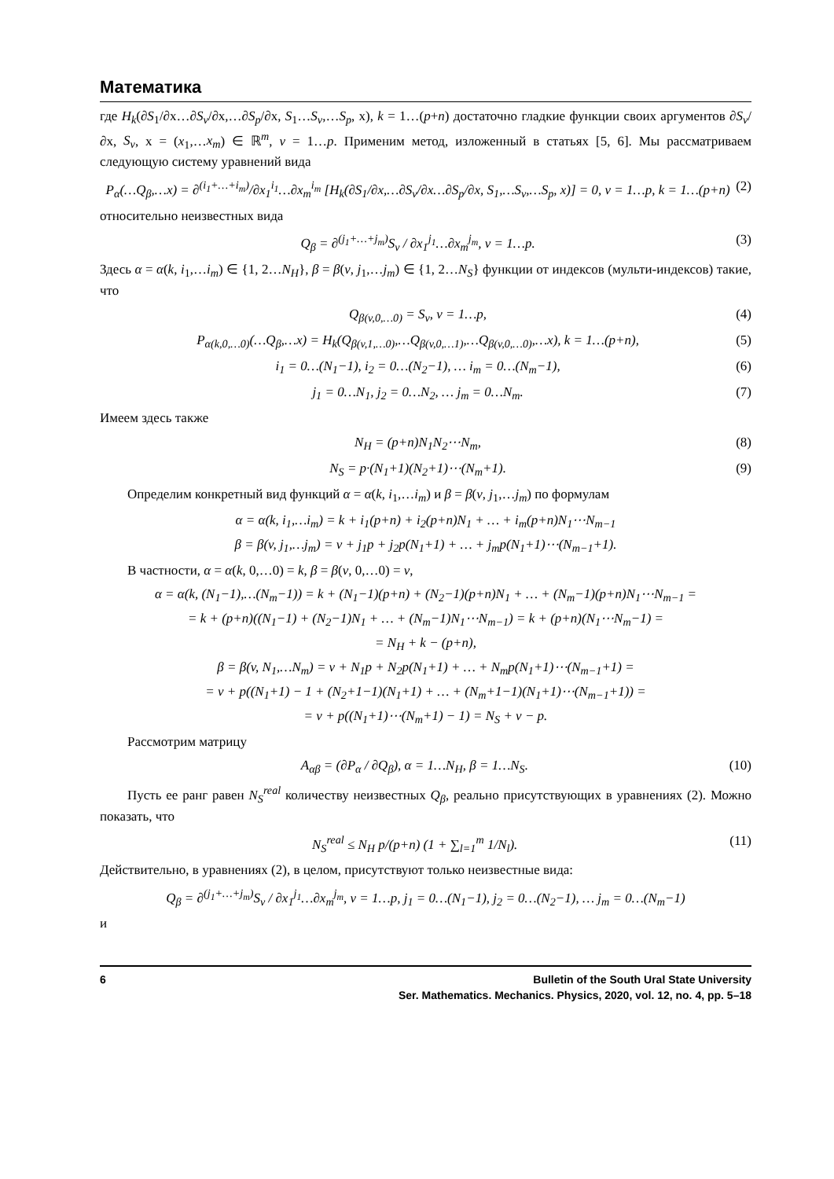Математика
где H<sub>k</sub>(∂S<sub>1</sub>/∂x…∂S<sub>v</sub>/∂x,…∂S<sub>p</sub>/∂x, S<sub>1</sub>…S<sub>v</sub>,…S<sub>p</sub>, x), k = 1…(p+n) достаточно гладкие функции своих аргументов ∂S<sub>v</sub>/∂x, S<sub>v</sub>, x = (x<sub>1</sub>,…x<sub>m</sub>) ∈ ℝ<sup>m</sup>, v = 1…p. Применим метод, изложенный в статьях [5, 6]. Мы рассматриваем следующую систему уравнений вида
P<sub>α</sub>(…Q<sub>β</sub>,…x) = ∂<sup>(i<sub>1</sub>+…+i<sub>m</sub>)</sup>/∂x<sub>1</sub><sup>i<sub>1</sub></sup>…∂x<sub>m</sub><sup>i<sub>m</sub></sup> [H<sub>k</sub>(∂S<sub>1</sub>/∂x,…∂S<sub>v</sub>/∂x…∂S<sub>p</sub>/∂x, S<sub>1</sub>,…S<sub>v</sub>,…S<sub>p</sub>, x)] = 0, v = 1…p, k = 1…(p+n) (2)
относительно неизвестных вида
Q<sub>β</sub> = ∂<sup>(j<sub>1</sub>+…+j<sub>m</sub>)</sup>S<sub>v</sub> / ∂x<sub>1</sub><sup>j<sub>1</sub></sup>…∂x<sub>m</sub><sup>j<sub>m</sub></sup>, v = 1…p. (3)
Здесь α = α(k, i<sub>1</sub>,…i<sub>m</sub>) ∈ {1, 2…N<sub>H</sub>}, β = β(v, j<sub>1</sub>,…j<sub>m</sub>) ∈ {1, 2…N<sub>S</sub>} функции от индексов (мульти-индексов) такие, что
Q<sub>β(v,0,…0)</sub> = S<sub>v</sub>, v = 1…p, (4)
P<sub>α(k,0,…0)</sub>(…Q<sub>β</sub>,…x) = H<sub>k</sub>(Q<sub>β(v,1,…0)</sub>,…Q<sub>β(v,0,…1)</sub>,…Q<sub>β(v,0,…0)</sub>,…x), k = 1…(p+n), (5)
i<sub>1</sub> = 0…(N<sub>1</sub>−1), i<sub>2</sub> = 0…(N<sub>2</sub>−1), … i<sub>m</sub> = 0…(N<sub>m</sub>−1), (6)
j<sub>1</sub> = 0…N<sub>1</sub>, j<sub>2</sub> = 0…N<sub>2</sub>, … j<sub>m</sub> = 0…N<sub>m</sub>. (7)
Имеем здесь также
N<sub>H</sub> = (p+n)N<sub>1</sub>N<sub>2</sub>⋯N<sub>m</sub>, (8)
N<sub>S</sub> = p·(N<sub>1</sub>+1)(N<sub>2</sub>+1)⋯(N<sub>m</sub>+1). (9)
Определим конкретный вид функций α = α(k, i<sub>1</sub>,…i<sub>m</sub>) и β = β(v, j<sub>1</sub>,…j<sub>m</sub>) по формулам
α = α(k, i<sub>1</sub>,…i<sub>m</sub>) = k + i<sub>1</sub>(p+n) + i<sub>2</sub>(p+n)N<sub>1</sub> + … + i<sub>m</sub>(p+n)N<sub>1</sub>⋯N<sub>m−1</sub>
β = β(v, j<sub>1</sub>,…j<sub>m</sub>) = v + j<sub>1</sub>p + j<sub>2</sub>p(N<sub>1</sub>+1) + … + j<sub>m</sub>p(N<sub>1</sub>+1)⋯(N<sub>m−1</sub>+1).
В частности, α = α(k, 0,…0) = k, β = β(v, 0,…0) = v,
α = α(k, (N<sub>1</sub>−1),…(N<sub>m</sub>−1)) = k + (N<sub>1</sub>−1)(p+n) + (N<sub>2</sub>−1)(p+n)N<sub>1</sub> + … + (N<sub>m</sub>−1)(p+n)N<sub>1</sub>⋯N<sub>m−1</sub> =
= k + (p+n)((N<sub>1</sub>−1) + (N<sub>2</sub>−1)N<sub>1</sub> + … + (N<sub>m</sub>−1)N<sub>1</sub>⋯N<sub>m−1</sub>) = k + (p+n)(N<sub>1</sub>⋯N<sub>m</sub>−1) =
= N<sub>H</sub> + k − (p+n),
β = β(v, N<sub>1</sub>,…N<sub>m</sub>) = v + N<sub>1</sub>p + N<sub>2</sub>p(N<sub>1</sub>+1) + … + N<sub>m</sub>p(N<sub>1</sub>+1)⋯(N<sub>m−1</sub>+1) =
= v + p((N<sub>1</sub>+1) − 1 + (N<sub>2</sub>+1−1)(N<sub>1</sub>+1) + … + (N<sub>m</sub>+1−1)(N<sub>1</sub>+1)⋯(N<sub>m−1</sub>+1)) =
= v + p((N<sub>1</sub>+1)⋯(N<sub>m</sub>+1) − 1) = N<sub>S</sub> + v − p.
Рассмотрим матрицу
A<sub>αβ</sub> = (∂P<sub>α</sub> / ∂Q<sub>β</sub>), α = 1…N<sub>H</sub>, β = 1…N<sub>S</sub>. (10)
Пусть ее ранг равен N<sub>S</sub><sup>real</sup> количеству неизвестных Q<sub>β</sub>, реально присутствующих в уравнениях (2). Можно показать, что
N<sub>S</sub><sup>real</sup> ≤ N<sub>H</sub> p/(p+n) (1 + ∑<sub>l=1</sub><sup>m</sup> 1/N<sub>l</sub>). (11)
Действительно, в уравнениях (2), в целом, присутствуют только неизвестные вида:
Q<sub>β</sub> = ∂<sup>(j<sub>1</sub>+…+j<sub>m</sub>)</sup>S<sub>v</sub> / ∂x<sub>1</sub><sup>j<sub>1</sub></sup>…∂x<sub>m</sub><sup>j<sub>m</sub></sup>, v = 1…p, j<sub>1</sub> = 0…(N<sub>1</sub>−1), j<sub>2</sub> = 0…(N<sub>2</sub>−1), … j<sub>m</sub> = 0…(N<sub>m</sub>−1)
и
6 Bulletin of the South Ural State University
Ser. Mathematics. Mechanics. Physics, 2020, vol. 12, no. 4, pp. 5–18